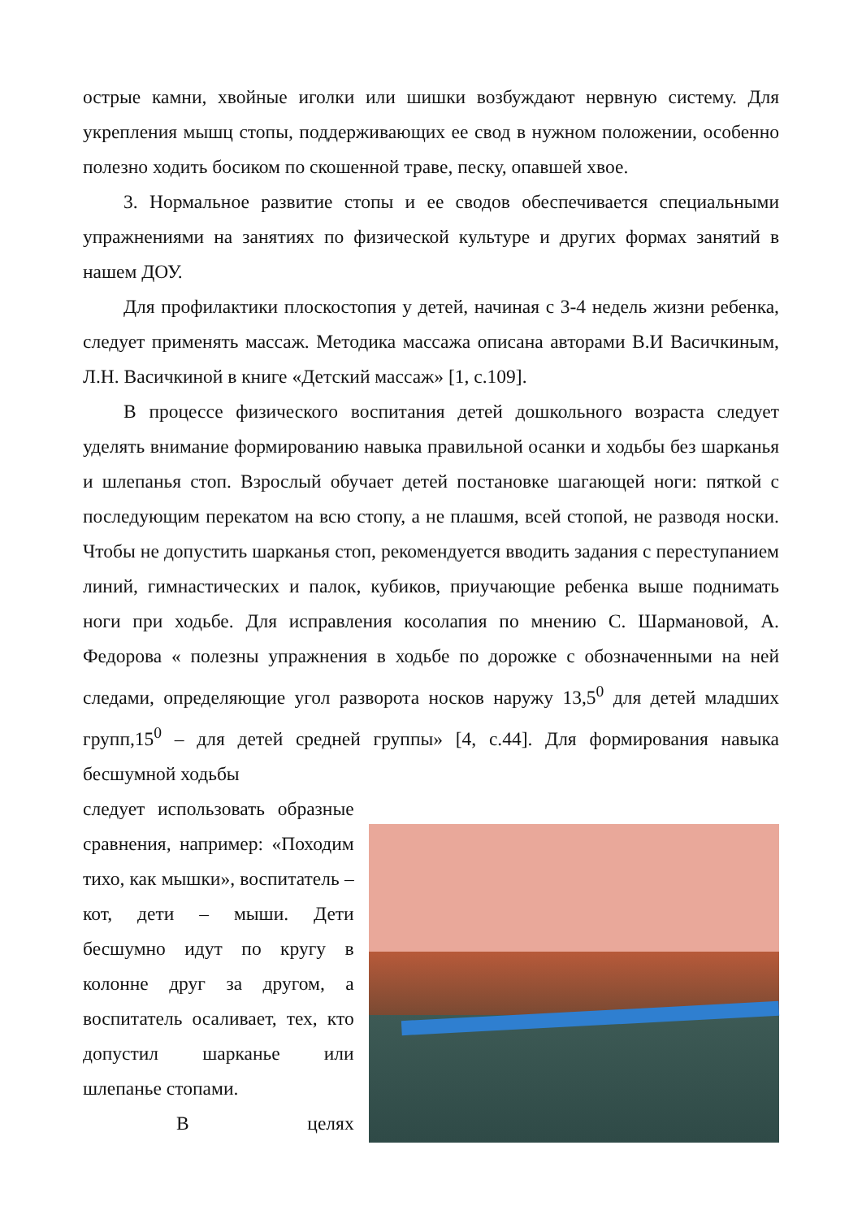острые камни, хвойные иголки или шишки возбуждают нервную систему. Для укрепления мышц стопы, поддерживающих ее свод в нужном положении, особенно полезно ходить босиком по скошенной траве, песку, опавшей хвое.
3. Нормальное развитие стопы и ее сводов обеспечивается специальными упражнениями на занятиях по физической культуре и других формах занятий в нашем ДОУ.
Для профилактики плоскостопия у детей, начиная с 3-4 недель жизни ребенка, следует применять массаж. Методика массажа описана авторами В.И Васичкиным, Л.Н. Васичкиной в книге «Детский массаж» [1, с.109].
В процессе физического воспитания детей дошкольного возраста следует уделять внимание формированию навыка правильной осанки и ходьбы без шарканья и шлепанья стоп. Взрослый обучает детей постановке шагающей ноги: пяткой с последующим перекатом на всю стопу, а не плашмя, всей стопой, не разводя носки. Чтобы не допустить шарканья стоп, рекомендуется вводить задания с переступанием линий, гимнастических и палок, кубиков, приучающие ребенка выше поднимать ноги при ходьбе. Для исправления косолапия по мнению С. Шармановой, А. Федорова « полезны упражнения в ходьбе по дорожке с обозначенными на ней следами, определяющие угол разворота носков наружу 13,5<sup>0</sup> для детей младших групп,15<sup>0</sup> – для детей средней группы» [4, с.44]. Для формирования навыка бесшумной ходьбы
следует использовать образные сравнения, например: «Походим тихо, как мышки», воспитатель – кот, дети – мыши. Дети бесшумно идут по кругу в колонне друг за другом, а воспитатель осаливает, тех, кто допустил шарканье или шлепанье стопами.
В целях